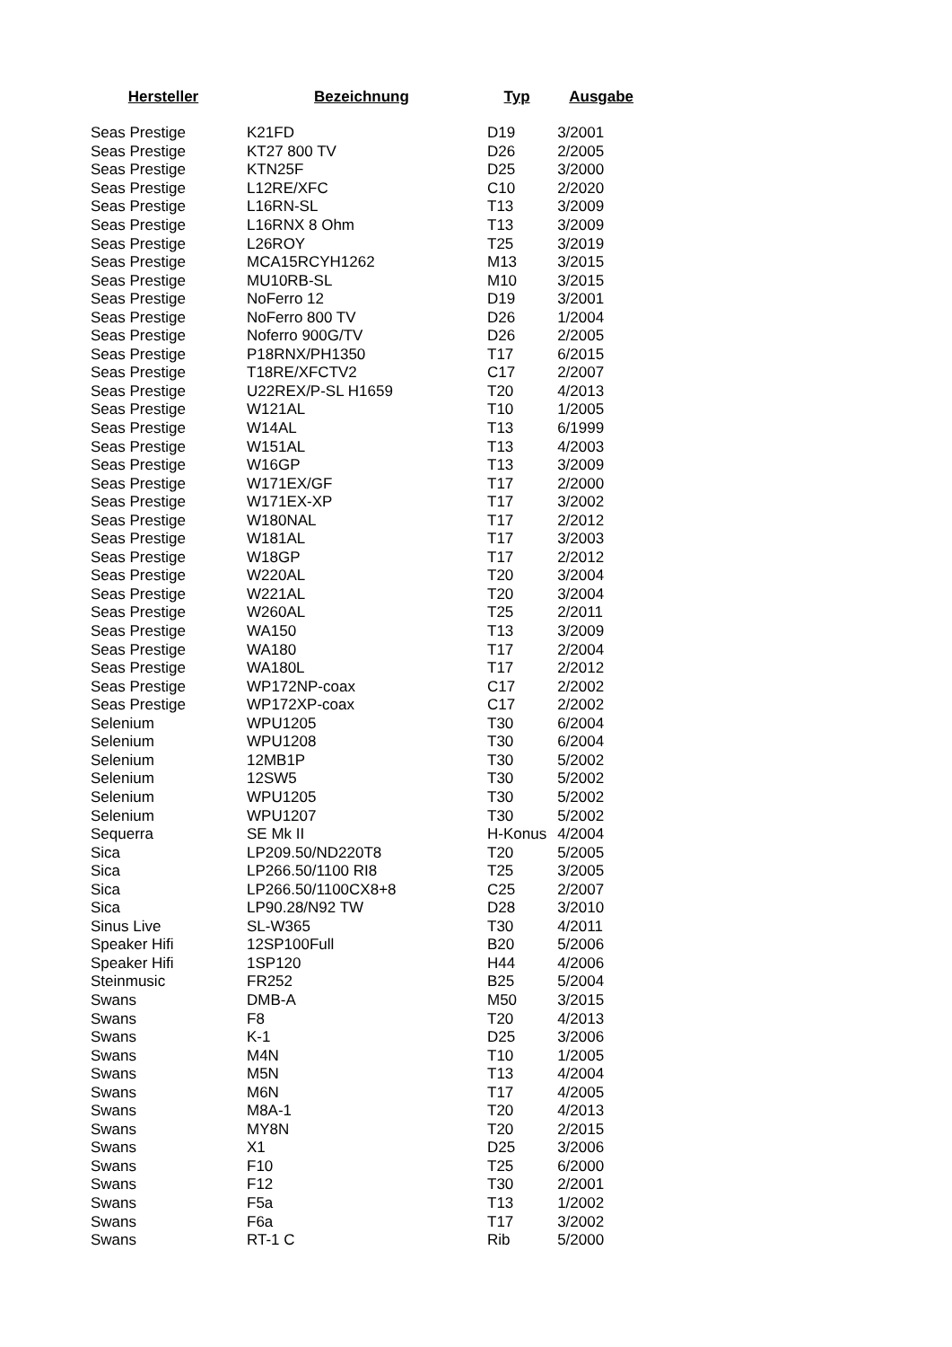| Hersteller | Bezeichnung | Typ | Ausgabe |
| --- | --- | --- | --- |
| Seas Prestige | K21FD | D19 | 3/2001 |
| Seas Prestige | KT27 800 TV | D26 | 2/2005 |
| Seas Prestige | KTN25F | D25 | 3/2000 |
| Seas Prestige | L12RE/XFC | C10 | 2/2020 |
| Seas Prestige | L16RN-SL | T13 | 3/2009 |
| Seas Prestige | L16RNX 8 Ohm | T13 | 3/2009 |
| Seas Prestige | L26ROY | T25 | 3/2019 |
| Seas Prestige | MCA15RCYH1262 | M13 | 3/2015 |
| Seas Prestige | MU10RB-SL | M10 | 3/2015 |
| Seas Prestige | NoFerro 12 | D19 | 3/2001 |
| Seas Prestige | NoFerro 800 TV | D26 | 1/2004 |
| Seas Prestige | Noferro 900G/TV | D26 | 2/2005 |
| Seas Prestige | P18RNX/PH1350 | T17 | 6/2015 |
| Seas Prestige | T18RE/XFCTV2 | C17 | 2/2007 |
| Seas Prestige | U22REX/P-SL H1659 | T20 | 4/2013 |
| Seas Prestige | W121AL | T10 | 1/2005 |
| Seas Prestige | W14AL | T13 | 6/1999 |
| Seas Prestige | W151AL | T13 | 4/2003 |
| Seas Prestige | W16GP | T13 | 3/2009 |
| Seas Prestige | W171EX/GF | T17 | 2/2000 |
| Seas Prestige | W171EX-XP | T17 | 3/2002 |
| Seas Prestige | W180NAL | T17 | 2/2012 |
| Seas Prestige | W181AL | T17 | 3/2003 |
| Seas Prestige | W18GP | T17 | 2/2012 |
| Seas Prestige | W220AL | T20 | 3/2004 |
| Seas Prestige | W221AL | T20 | 3/2004 |
| Seas Prestige | W260AL | T25 | 2/2011 |
| Seas Prestige | WA150 | T13 | 3/2009 |
| Seas Prestige | WA180 | T17 | 2/2004 |
| Seas Prestige | WA180L | T17 | 2/2012 |
| Seas Prestige | WP172NP-coax | C17 | 2/2002 |
| Seas Prestige | WP172XP-coax | C17 | 2/2002 |
| Selenium | WPU1205 | T30 | 6/2004 |
| Selenium | WPU1208 | T30 | 6/2004 |
| Selenium | 12MB1P | T30 | 5/2002 |
| Selenium | 12SW5 | T30 | 5/2002 |
| Selenium | WPU1205 | T30 | 5/2002 |
| Selenium | WPU1207 | T30 | 5/2002 |
| Sequerra | SE Mk II | H-Konus | 4/2004 |
| Sica | LP209.50/ND220T8 | T20 | 5/2005 |
| Sica | LP266.50/1100 RI8 | T25 | 3/2005 |
| Sica | LP266.50/1100CX8+8 | C25 | 2/2007 |
| Sica | LP90.28/N92 TW | D28 | 3/2010 |
| Sinus Live | SL-W365 | T30 | 4/2011 |
| Speaker Hifi | 12SP100Full | B20 | 5/2006 |
| Speaker Hifi | 1SP120 | H44 | 4/2006 |
| Steinmusic | FR252 | B25 | 5/2004 |
| Swans | DMB-A | M50 | 3/2015 |
| Swans | F8 | T20 | 4/2013 |
| Swans | K-1 | D25 | 3/2006 |
| Swans | M4N | T10 | 1/2005 |
| Swans | M5N | T13 | 4/2004 |
| Swans | M6N | T17 | 4/2005 |
| Swans | M8A-1 | T20 | 4/2013 |
| Swans | MY8N | T20 | 2/2015 |
| Swans | X1 | D25 | 3/2006 |
| Swans | F10 | T25 | 6/2000 |
| Swans | F12 | T30 | 2/2001 |
| Swans | F5a | T13 | 1/2002 |
| Swans | F6a | T17 | 3/2002 |
| Swans | RT-1 C | Rib | 5/2000 |